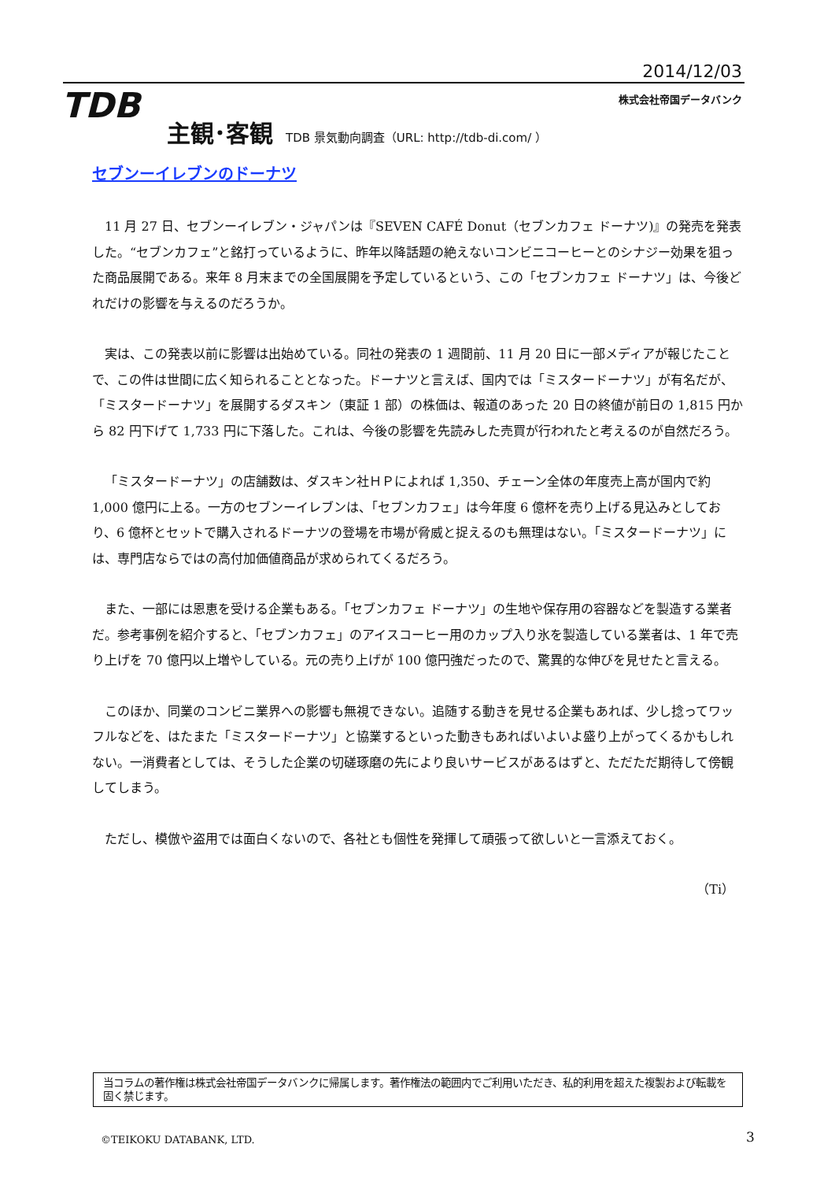2014/12/03
TDB 株式会社帝国データバンク
主観･客観 TDB 景気動向調査（URL: http://tdb-di.com/ ）
セブンーイレブンのドーナツ
11 月 27 日、セブンーイレブン・ジャパンは『SEVEN CAFÉ Donut（セブンカフェ ドーナツ)』の発売を発表した。“セブンカフェ”と銘打っているように、昨年以降話題の絶えないコンビニコーヒーとのシナジー効果を狙った商品展開である。来年 8 月末までの全国展開を予定しているという、この「セブンカフェ ドーナツ」は、今後どれだけの影響を与えるのだろうか。
実は、この発表以前に影響は出始めている。同社の発表の 1 週間前、11 月 20 日に一部メディアが報じたことで、この件は世間に広く知られることとなった。ドーナツと言えば、国内では「ミスタードーナツ」が有名だが、「ミスタードーナツ」を展開するダスキン（東証 1 部）の株価は、報道のあった 20 日の終値が前日の 1,815 円から 82 円下げて 1,733 円に下落した。これは、今後の影響を先読みした売買が行われたと考えるのが自然だろう。
「ミスタードーナツ」の店舗数は、ダスキン社ＨＰによれば 1,350、チェーン全体の年度売上高が国内で約 1,000 億円に上る。一方のセブンーイレブンは、「セブンカフェ」は今年度 6 億杯を売り上げる見込みとしており、6 億杯とセットで購入されるドーナツの登場を市場が脅威と捉えるのも無理はない。「ミスタードーナツ」には、専門店ならではの高付加価値商品が求められてくるだろう。
また、一部には恩恵を受ける企業もある。「セブンカフェ ドーナツ」の生地や保存用の容器などを製造する業者だ。参考事例を紹介すると、「セブンカフェ」のアイスコーヒー用のカップ入り氷を製造している業者は、1 年で売り上げを 70 億円以上増やしている。元の売り上げが 100 億円強だったので、驚異的な伸びを見せたと言える。
このほか、同業のコンビニ業界への影響も無視できない。追随する動きを見せる企業もあれば、少し捻ってワッフルなどを、はたまた「ミスタードーナツ」と協業するといった動きもあればいよいよ盛り上がってくるかもしれない。一消費者としては、そうした企業の切磋琢磨の先により良いサービスがあるはずと、ただただ期待して傍観してしまう。
ただし、模倣や盗用では面白くないので、各社とも個性を発揮して頑張って欲しいと一言添えておく。
（Ti）
当コラムの著作権は株式会社帝国データバンクに帰属します。著作権法の範囲内でご利用いただき、私的利用を超えた複製および転載を固く禁じます。
©TEIKOKU DATABANK, LTD. 3